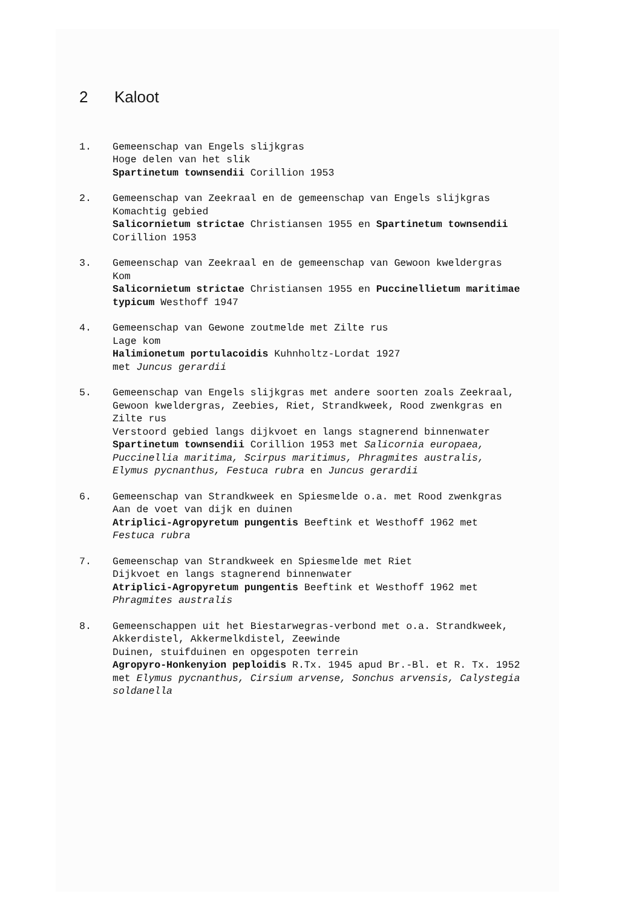2 Kaloot
1. Gemeenschap van Engels slijkgras
Hoge delen van het slik
Spartinetum townsendii Corillion 1953
2. Gemeenschap van Zeekraal en de gemeenschap van Engels slijkgras
Komachtig gebied
Salicornietum strictae Christiansen 1955 en Spartinetum townsendii
Corillion 1953
3. Gemeenschap van Zeekraal en de gemeenschap van Gewoon kweldergras
Kom
Salicornietum strictae Christiansen 1955 en Puccinellietum maritimae
typicum Westhoff 1947
4. Gemeenschap van Gewone zoutmelde met Zilte rus
Lage kom
Halimionetum portulacoidis Kuhnholtz-Lordat 1927
met Juncus gerardii
5. Gemeenschap van Engels slijkgras met andere soorten zoals Zeekraal,
Gewoon kweldergras, Zeebies, Riet, Strandkweek, Rood zwenkgras en
Zilte rus
Verstoord gebied langs dijkvoet en langs stagnerend binnenwater
Spartinetum townsendii Corillion 1953 met Salicornia europaea,
Puccinellia maritima, Scirpus maritimus, Phragmites australis,
Elymus pycnanthus, Festuca rubra en Juncus gerardii
6. Gemeenschap van Strandkweek en Spiesmelde o.a. met Rood zwenkgras
Aan de voet van dijk en duinen
Atriplici-Agropyretum pungentis Beeftink et Westhoff 1962 met
Festuca rubra
7. Gemeenschap van Strandkweek en Spiesmelde met Riet
Dijkvoet en langs stagnerend binnenwater
Atriplici-Agropyretum pungentis Beeftink et Westhoff 1962 met
Phragmites australis
8. Gemeenschappen uit het Biestarwegras-verbond met o.a. Strandkweek,
Akkerdistel, Akkermelkdistel, Zeewinde
Duinen, stuifduinen en opgespoten terrein
Agropyro-Honkenyion peploidis R.Tx. 1945 apud Br.-Bl. et R. Tx. 1952
met Elymus pycnanthus, Cirsium arvense, Sonchus arvensis, Calystegia
soldanella